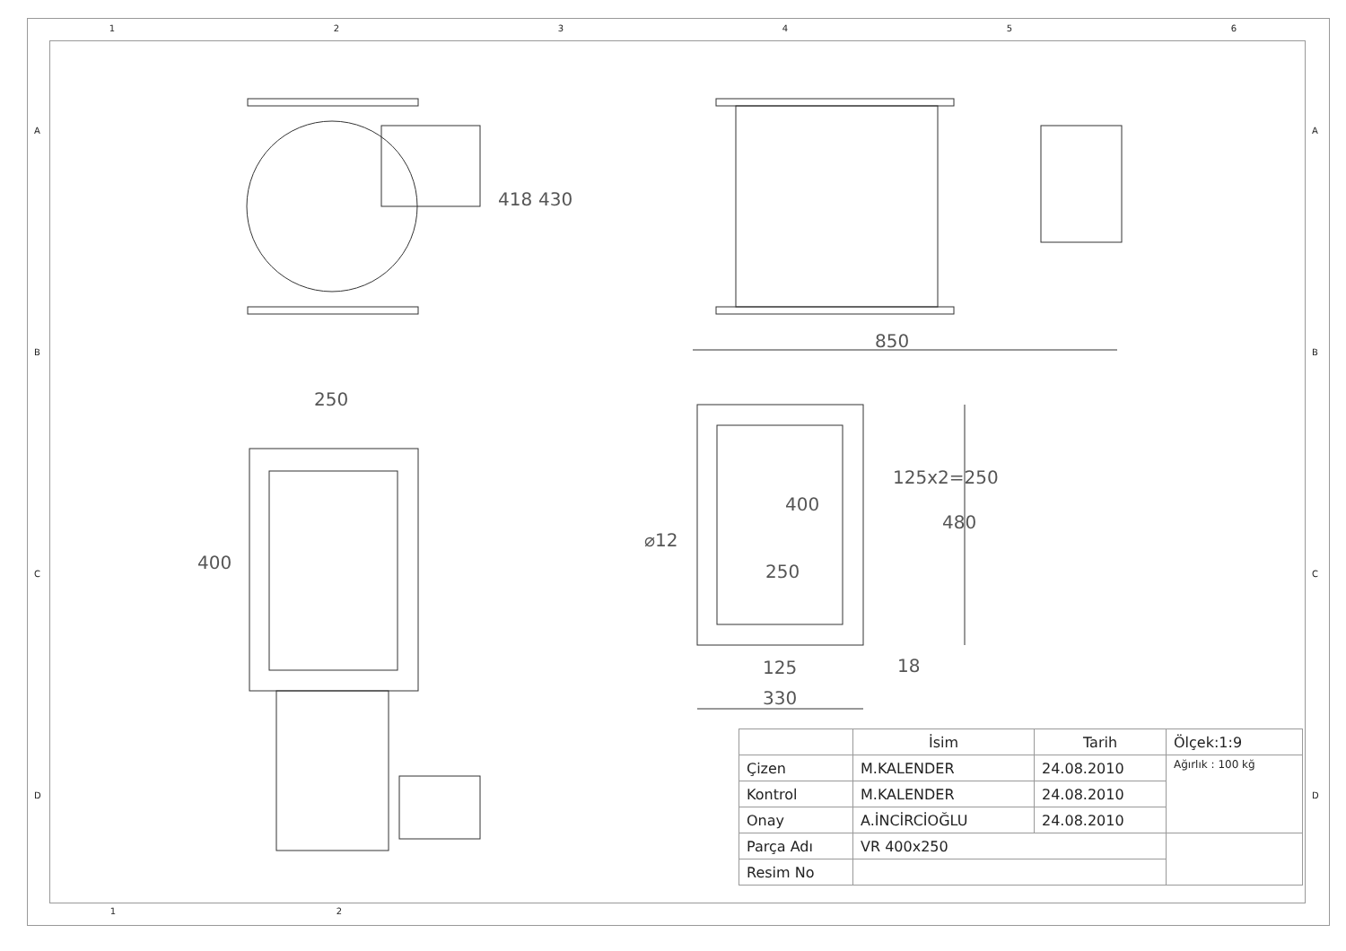1 2 3 4 5 6
1 2
ABCD ABCD
418 430
850
250
400
⌀12
400
250
125x2=250
480
125 18
330
| | İsim | Tarih | Ölçek:1:9 |
| Çizen | M.KALENDER | 24.08.2010 | Ağırlık : 100 kğ |
| Kontrol | M.KALENDER | 24.08.2010 | |
| Onay | A.İNCİRCİOĞLU | 24.08.2010 | |
| Parça Adı | VR 400x250 | | |
| Resim No | | | |